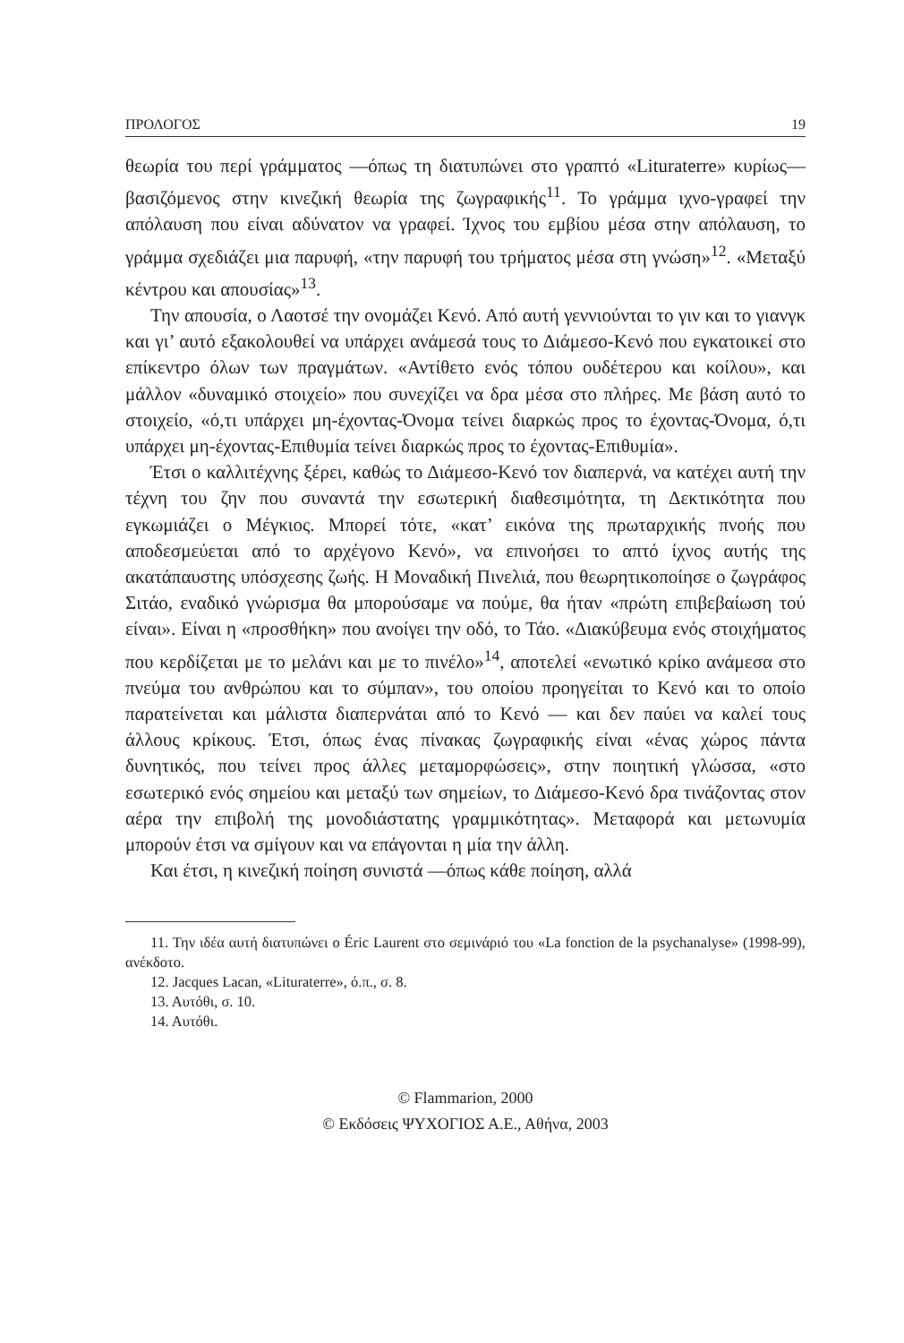ΠΡΟΛΟΓΟΣ 19
θεωρία του περί γράμματος —όπως τη διατυπώνει στο γραπτό «Lituraterre» κυρίως— βασιζόμενος στην κινεζική θεωρία της ζωγραφικής<sup>11</sup>. Το γράμμα ιχνο-γραφεί την απόλαυση που είναι αδύνατον να γραφεί. Ίχνος του εμβίου μέσα στην απόλαυση, το γράμμα σχεδιάζει μια παρυφή, «την παρυφή του τρήματος μέσα στη γνώση»<sup>12</sup>. «Μεταξύ κέντρου και απουσίας»<sup>13</sup>.
Την απουσία, ο Λαοτσέ την ονομάζει Κενό. Από αυτή γεννιούνται το γιν και το γιανγκ και γι’ αυτό εξακολουθεί να υπάρχει ανάμεσά τους το Διάμεσο-Κενό που εγκατοικεί στο επίκεντρο όλων των πραγμάτων. «Αντίθετο ενός τόπου ουδέτερου και κοίλου», και μάλλον «δυναμικό στοιχείο» που συνεχίζει να δρα μέσα στο πλήρες. Με βάση αυτό το στοιχείο, «ό,τι υπάρχει μη-έχοντας-Όνομα τείνει διαρκώς προς το έχοντας-Όνομα, ό,τι υπάρχει μη-έχοντας-Επιθυμία τείνει διαρκώς προς το έχοντας-Επιθυμία».
Έτσι ο καλλιτέχνης ξέρει, καθώς το Διάμεσο-Κενό τον διαπερνά, να κατέχει αυτή την τέχνη του ζην που συναντά την εσωτερική διαθεσιμότητα, τη Δεκτικότητα που εγκωμιάζει ο Μέγκιος. Μπορεί τότε, «κατ’ εικόνα της πρωταρχικής πνοής που αποδεσμεύεται από το αρχέγονο Κενό», να επινοήσει το απτό ίχνος αυτής της ακατάπαυστης υπόσχεσης ζωής. Η Μοναδική Πινελιά, που θεωρητικοποίησε ο ζωγράφος Σιτάο, εναδικό γνώρισμα θα μπορούσαμε να πούμε, θα ήταν «πρώτη επιβεβαίωση τού είναι». Είναι η «προσθήκη» που ανοίγει την οδό, το Τάο. «Διακύβευμα ενός στοιχήματος που κερδίζεται με το μελάνι και με το πινέλο»<sup>14</sup>, αποτελεί «ενωτικό κρίκο ανάμεσα στο πνεύμα του ανθρώπου και το σύμπαν», του οποίου προηγείται το Κενό και το οποίο παρατείνεται και μάλιστα διαπερνάται από το Κενό — και δεν παύει να καλεί τους άλλους κρίκους. Έτσι, όπως ένας πίνακας ζωγραφικής είναι «ένας χώρος πάντα δυνητικός, που τείνει προς άλλες μεταμορφώσεις», στην ποιητική γλώσσα, «στο εσωτερικό ενός σημείου και μεταξύ των σημείων, το Διάμεσο-Κενό δρα τινάζοντας στον αέρα την επιβολή της μονοδιάστατης γραμμικότητας». Μεταφορά και μετωνυμία μπορούν έτσι να σμίγουν και να επάγονται η μία την άλλη.
Και έτσι, η κινεζική ποίηση συνιστά —όπως κάθε ποίηση, αλλά
11. Την ιδέα αυτή διατυπώνει ο Éric Laurent στο σεμινάριό του «La fonction de la psychanalyse» (1998-99), ανέκδοτο.
12. Jacques Lacan, «Lituraterre», ό.π., σ. 8.
13. Αυτόθι, σ. 10.
14. Αυτόθι.
© Flammarion, 2000
© Εκδόσεις ΨΥΧΟΓΙΟΣ Α.Ε., Αθήνα, 2003